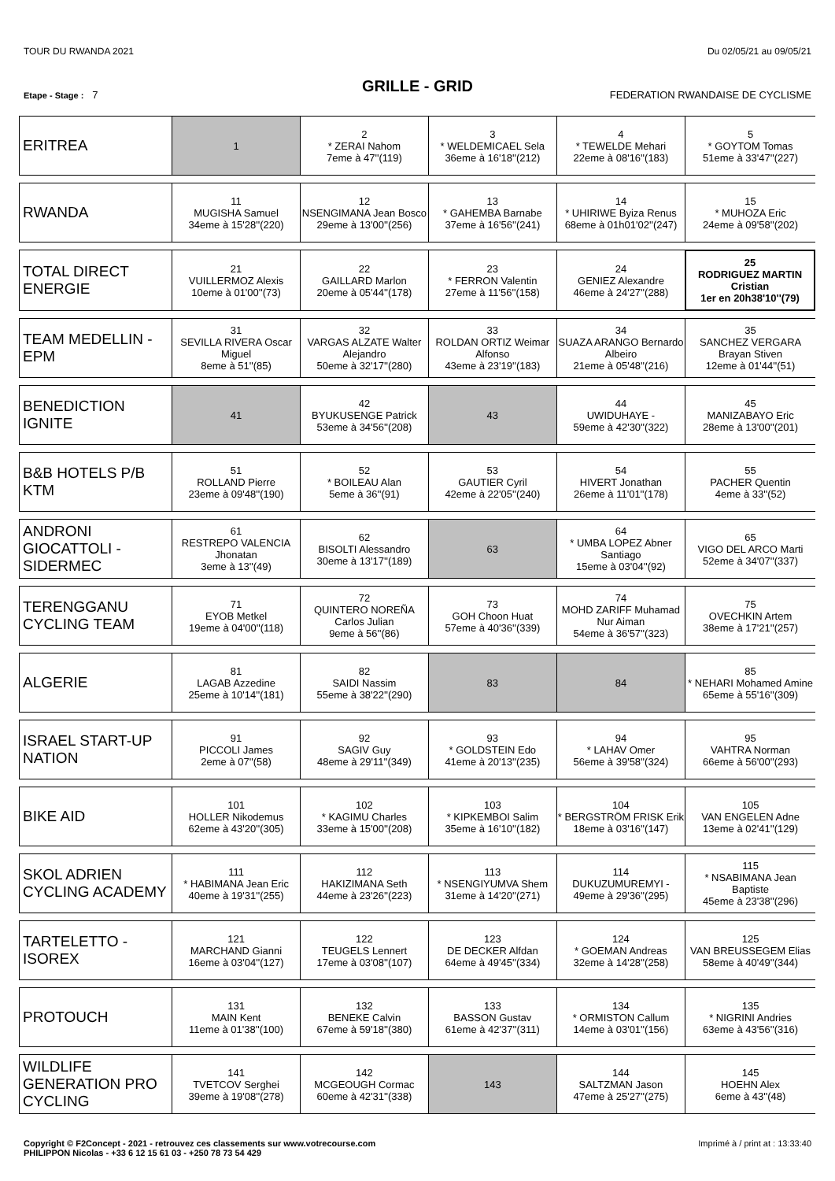TOUR DU RWANDA 2021 Du 02/05/21 au 09/05/21
GRILLE - GRID
Etape - Stage : 7 FEDERATION RWANDAISE DE CYCLISME
| ERITREA | 1 | 2 * ZERAI Nahom 7eme à 47''(119) | 3 * WELDEMICAEL Sela 36eme à 16'18''(212) | 4 * TEWELDE Mehari 22eme à 08'16''(183) | 5 * GOYTOM Tomas 51eme à 33'47''(227) |
| RWANDA | 11 MUGISHA Samuel 34eme à 15'28''(220) | 12 NSENGIMANA Jean Bosco 29eme à 13'00''(256) | 13 * GAHEMBA Barnabe 37eme à 16'56''(241) | 14 * UHIRIWE Byiza Renus 68eme à 01h01'02''(247) | 15 * MUHOZA Eric 24eme à 09'58''(202) |
| TOTAL DIRECT ENERGIE | 21 VUILLERMOZ Alexis 10eme à 01'00''(73) | 22 GAILLARD Marlon 20eme à 05'44''(178) | 23 * FERRON Valentin 27eme à 11'56''(158) | 24 GENIEZ Alexandre 46eme à 24'27''(288) | 25 RODRIGUEZ MARTIN Cristian 1er en 20h38'10''(79) |
| TEAM MEDELLIN - EPM | 31 SEVILLA RIVERA Oscar Miguel 8eme à 51''(85) | 32 VARGAS ALZATE Walter Alejandro 50eme à 32'17''(280) | 33 ROLDAN ORTIZ Weimar Alfonso 43eme à 23'19''(183) | 34 SUAZA ARANGO Bernardo Albeiro 21eme à 05'48''(216) | 35 SANCHEZ VERGARA Brayan Stiven 12eme à 01'44''(51) |
| BENEDICTION IGNITE | 41 | 42 BYUKUSENGE Patrick 53eme à 34'56''(208) | 43 | 44 UWIDUHAYE - 59eme à 42'30''(322) | 45 MANIZABAYO Eric 28eme à 13'00''(201) |
| B&B HOTELS P/B KTM | 51 ROLLAND Pierre 23eme à 09'48''(190) | 52 * BOILEAU Alan 5eme à 36''(91) | 53 GAUTIER Cyril 42eme à 22'05''(240) | 54 HIVERT Jonathan 26eme à 11'01''(178) | 55 PACHER Quentin 4eme à 33''(52) |
| ANDRONI GIOCATTOLI - SIDERMEC | 61 RESTREPO VALENCIA Jhonatan 3eme à 13''(49) | 62 BISOLTI Alessandro 30eme à 13'17''(189) | 63 | 64 * UMBA LOPEZ Abner Santiago 15eme à 03'04''(92) | 65 VIGO DEL ARCO Marti 52eme à 34'07''(337) |
| TERENGGANU CYCLING TEAM | 71 EYOB Metkel 19eme à 04'00''(118) | 72 QUINTERO NOREÑA Carlos Julian 9eme à 56''(86) | 73 GOH Choon Huat 57eme à 40'36''(339) | 74 MOHD ZARIFF Muhamad Nur Aiman 54eme à 36'57''(323) | 75 OVECHKIN Artem 38eme à 17'21''(257) |
| ALGERIE | 81 LAGAB Azzedine 25eme à 10'14''(181) | 82 SAIDI Nassim 55eme à 38'22''(290) | 83 | 84 | 85 * NEHARI Mohamed Amine 65eme à 55'16''(309) |
| ISRAEL START-UP NATION | 91 PICCOLI James 2eme à 07''(58) | 92 SAGIV Guy 48eme à 29'11''(349) | 93 * GOLDSTEIN Edo 41eme à 20'13''(235) | 94 * LAHAV Omer 56eme à 39'58''(324) | 95 VAHTRA Norman 66eme à 56'00''(293) |
| BIKE AID | 101 HOLLER Nikodemus 62eme à 43'20''(305) | 102 * KAGIMU Charles 33eme à 15'00''(208) | 103 * KIPKEMBOI Salim 35eme à 16'10''(182) | 104 * BERGSTRÖM FRISK Erik 18eme à 03'16''(147) | 105 VAN ENGELEN Adne 13eme à 02'41''(129) |
| SKOL ADRIEN CYCLING ACADEMY | 111 * HABIMANA Jean Eric 40eme à 19'31''(255) | 112 HAKIZIMANA Seth 44eme à 23'26''(223) | 113 * NSENGIYUMVA Shem 31eme à 14'20''(271) | 114 DUKUZUMUREMYI - 49eme à 29'36''(295) | 115 * NSABIMANA Jean Baptiste 45eme à 23'38''(296) |
| TARTELETTO - ISOREX | 121 MARCHAND Gianni 16eme à 03'04''(127) | 122 TEUGELS Lennert 17eme à 03'08''(107) | 123 DE DECKER Alfdan 64eme à 49'45''(334) | 124 * GOEMAN Andreas 32eme à 14'28''(258) | 125 VAN BREUSSEGEM Elias 58eme à 40'49''(344) |
| PROTOUCH | 131 MAIN Kent 11eme à 01'38''(100) | 132 BENEKE Calvin 67eme à 59'18''(380) | 133 BASSON Gustav 61eme à 42'37''(311) | 134 * ORMISTON Callum 14eme à 03'01''(156) | 135 * NIGRINI Andries 63eme à 43'56''(316) |
| WILDLIFE GENERATION PRO CYCLING | 141 TVETCOV Serghei 39eme à 19'08''(278) | 142 MCGEOUGH Cormac 60eme à 42'31''(338) | 143 | 144 SALTZMAN Jason 47eme à 25'27''(275) | 145 HOEHN Alex 6eme à 43''(48) |
Copyright © F2Concept - 2021 - retrouvez ces classements sur www.votrecourse.com
PHILIPPON Nicolas - +33 6 12 15 61 03 - +250 78 73 54 429 Imprimé à / print at : 13:33:40